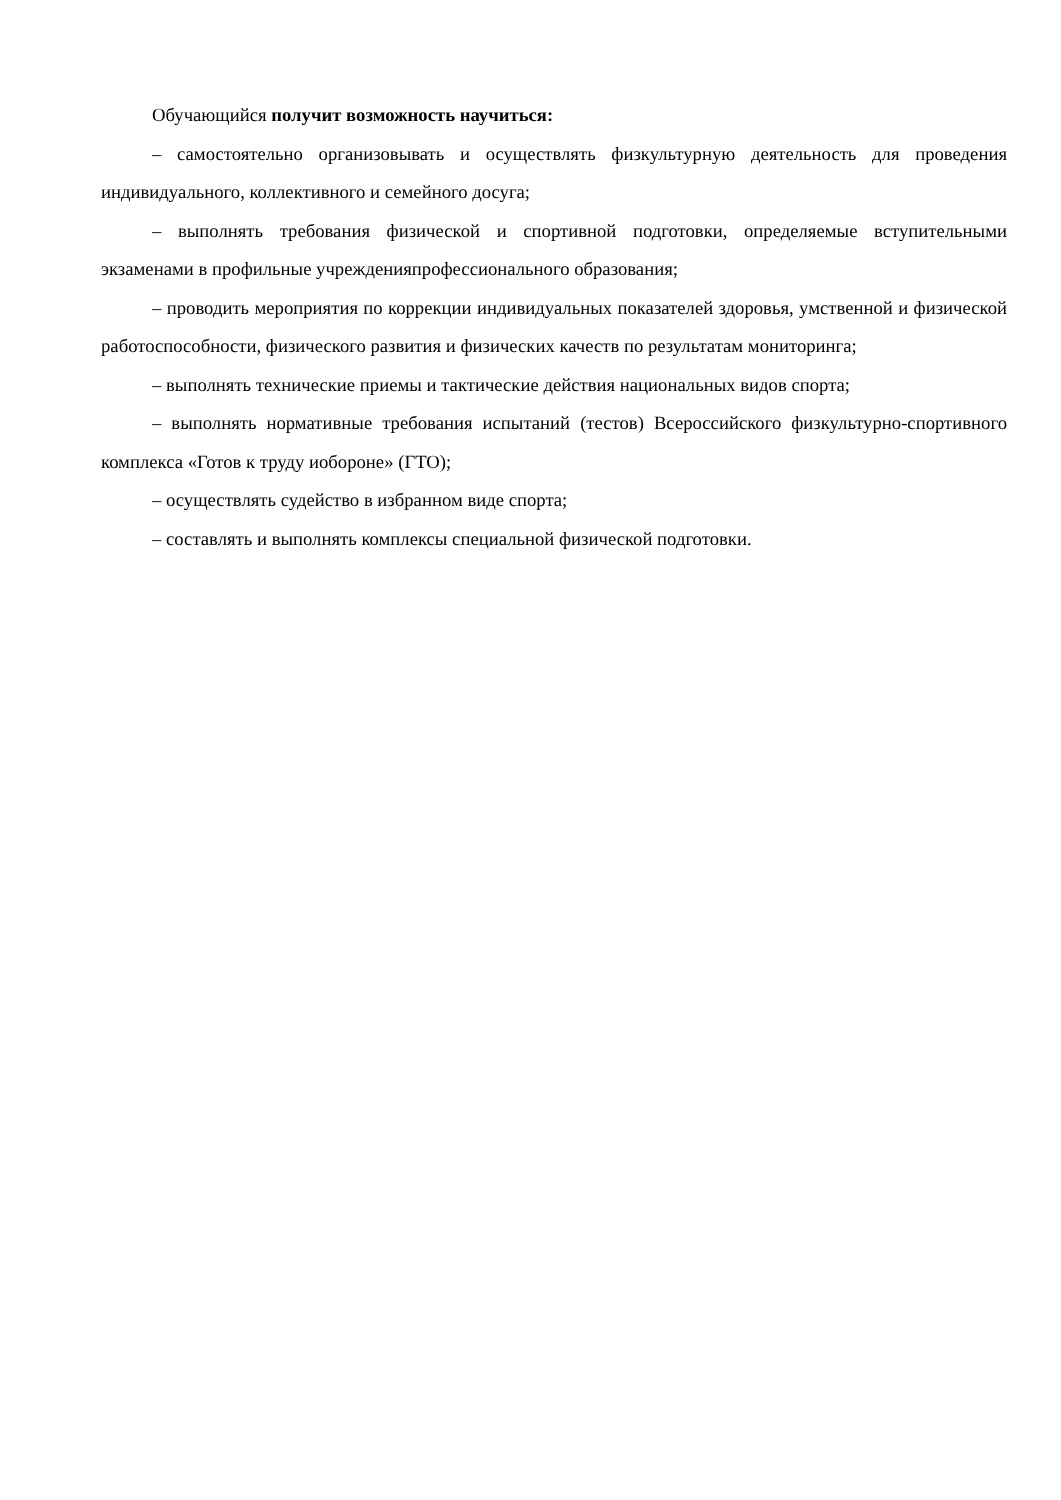Обучающийся получит возможность научиться:
– самостоятельно организовывать и осуществлять физкультурную деятельность для проведения индивидуального, коллективного и семейного досуга;
– выполнять требования физической и спортивной подготовки, определяемые вступительными экзаменами в профильные учрежденияпрофессионального образования;
– проводить мероприятия по коррекции индивидуальных показателей здоровья, умственной и физической работоспособности, физического развития и физических качеств по результатам мониторинга;
– выполнять технические приемы и тактические действия национальных видов спорта;
– выполнять нормативные требования испытаний (тестов) Всероссийского физкультурно-спортивного комплекса «Готов к труду иобороне» (ГТО);
– осуществлять судейство в избранном виде спорта;
– составлять и выполнять комплексы специальной физической подготовки.